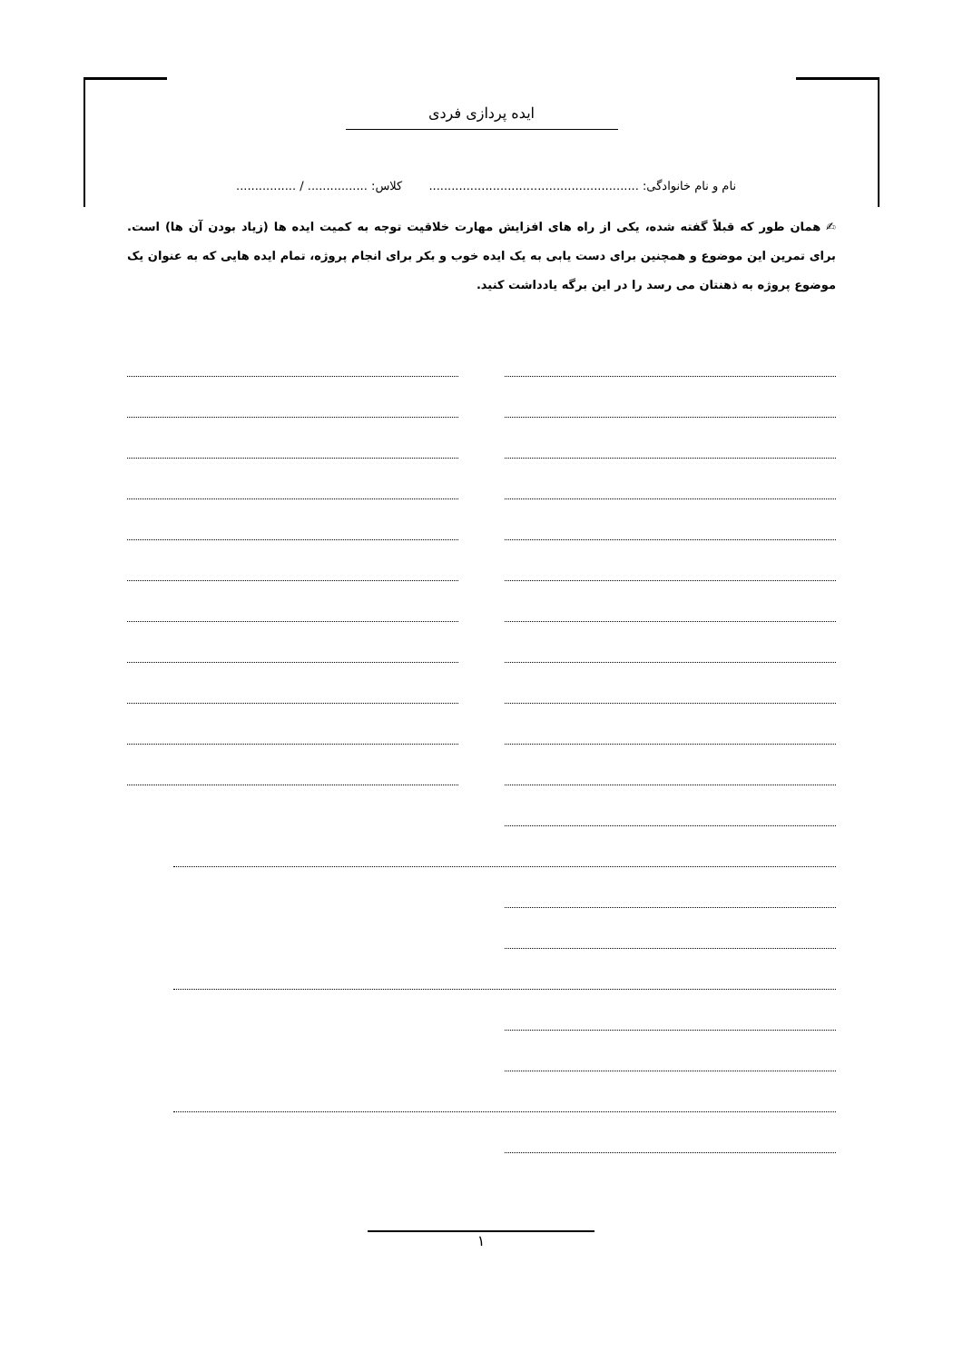ایده پردازی فردی
نام و نام خانوادگی: ........................................................ کلاس: ................ / ................
✍ همان طور که قبلاً گفته شده، یکی از راه های افزایش مهارت خلاقیت توجه به کمیت ایده ها (زیاد بودن آن ها) است. برای تمرین این موضوع و همچنین برای دست یابی به یک ایده خوب و بکر برای انجام پروژه، تمام ایده هایی که به عنوان یک موضوع پروژه به ذهنتان می رسد را در این برگه یادداشت کنید.
۱